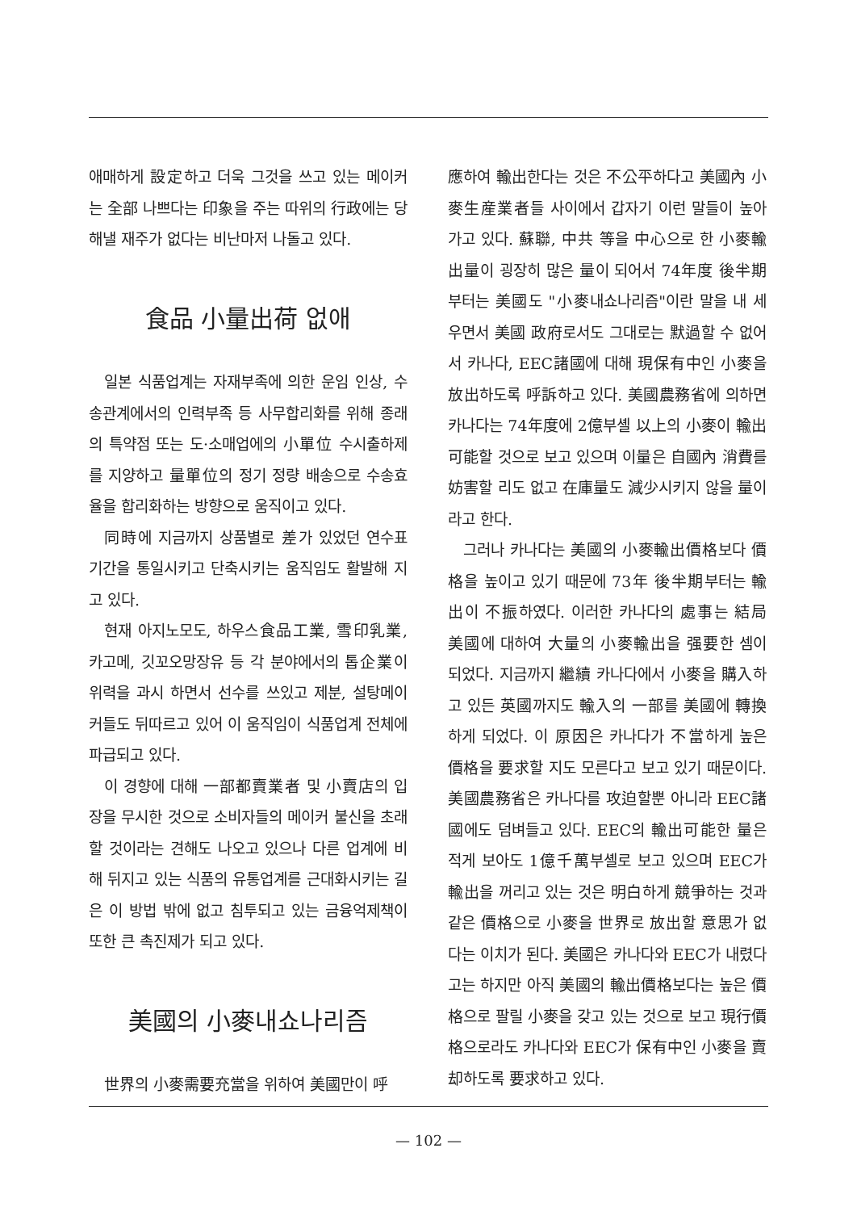애매하게 設定하고 더욱 그것을 쓰고 있는 메이커는 全部 나쁘다는 印象을 주는 따위의 行政에는 당해낼 재주가 없다는 비난마저 나돌고 있다.
食品 小量出荷 없애
일본 식품업계는 자재부족에 의한 운임 인상, 수송관계에서의 인력부족 등 사무합리화를 위해 종래의 특약점 또는 도·소매업에의 小單位 수시출하제를 지양하고 量單位의 정기 정량 배송으로 수송효율을 합리화하는 방향으로 움직이고 있다.
同時에 지금까지 상품별로 差가 있었던 연수표기간을 통일시키고 단축시키는 움직임도 활발해 지고 있다.
현재 아지노모도, 하우스食品工業, 雪印乳業, 카고메, 깃꼬오망장유 등 각 분야에서의 톱企業이 위력을 과시 하면서 선수를 쓰있고 제분, 설탕메이커들도 뒤따르고 있어 이 움직임이 식품업계 전체에 파급되고 있다.
이 경향에 대해 一部都賣業者 및 小賣店의 입장을 무시한 것으로 소비자들의 메이커 불신을 초래할 것이라는 견해도 나오고 있으나 다른 업계에 비해 뒤지고 있는 식품의 유통업계를 근대화시키는 길은 이 방법 밖에 없고 침투되고 있는 금융억제책이 또한 큰 촉진제가 되고 있다.
美國의 小麥내쇼나리즘
世界의 小麥需要充當을 위하여 美國만이 呼
應하여 輸出한다는 것은 不公平하다고 美國內 小麥生産業者들 사이에서 갑자기 이런 말들이 높아가고 있다. 蘇聯, 中共 等을 中心으로 한 小麥輸出量이 굉장히 많은 量이 되어서 74年度 後半期부터는 美國도 "小麥내쇼나리즘"이란 말을 내 세우면서 美國 政府로서도 그대로는 默過할 수 없어서 카나다, EEC諸國에 대해 現保有中인 小麥을 放出하도록 呼訴하고 있다. 美國農務省에 의하면 카나다는 74年度에 2億부셸 以上의 小麥이 輸出可能할 것으로 보고 있으며 이量은 自國內 消費를 妨害할 리도 없고 在庫量도 減少시키지 않을 量이라고 한다.
그러나 카나다는 美國의 小麥輸出價格보다 價格을 높이고 있기 때문에 73年 後半期부터는 輸出이 不振하였다. 이러한 카나다의 處事는 結局 美國에 대하여 大量의 小麥輸出을 强要한 셈이 되었다. 지금까지 繼續 카나다에서 小麥을 購入하고 있든 英國까지도 輸入의 一部를 美國에 轉換하게 되었다. 이 原因은 카나다가 不當하게 높은 價格을 要求할 지도 모른다고 보고 있기 때문이다. 美國農務省은 카나다를 攻迫할뿐 아니라 EEC諸國에도 덤벼들고 있다. EEC의 輸出可能한 量은 적게 보아도 1億千萬부셸로 보고 있으며 EEC가 輸出을 꺼리고 있는 것은 明白하게 競爭하는 것과 같은 價格으로 小麥을 世界로 放出할 意思가 없다는 이치가 된다. 美國은 카나다와 EEC가 내렸다고는 하지만 아직 美國의 輸出價格보다는 높은 價格으로 팔릴 小麥을 갖고 있는 것으로 보고 現行價格으로라도 카나다와 EEC가 保有中인 小麥을 賣却하도록 要求하고 있다.
— 102 —